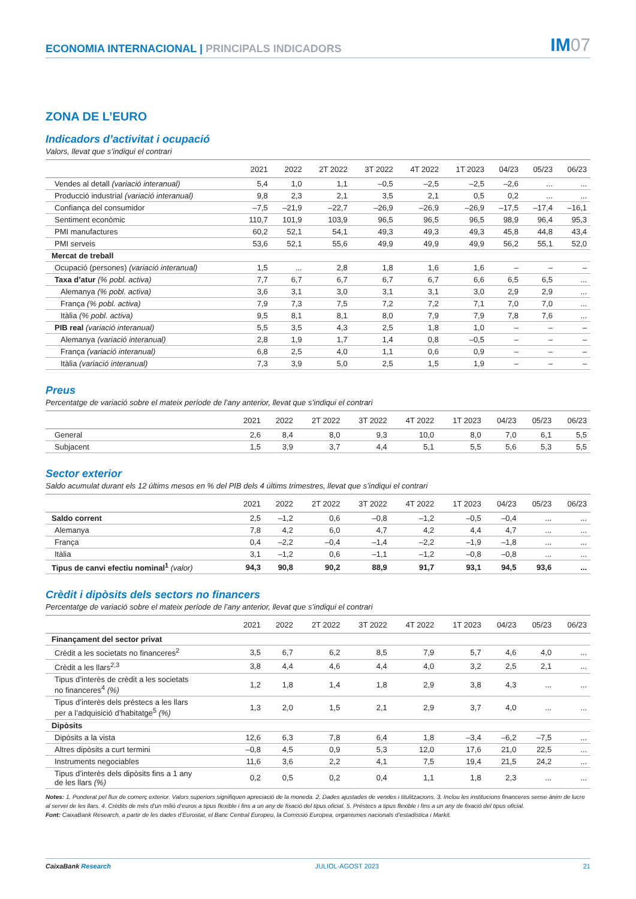ECONOMIA INTERNACIONAL | PRINCIPALS INDICADORS
IM07
ZONA DE L’EURO
Indicadors d’activitat i ocupació
Valors, llevat que s’indiqui el contrari
| | 2021 | 2022 | 2T 2022 | 3T 2022 | 4T 2022 | 1T 2023 | 04/23 | 05/23 | 06/23 |
| --- | --- | --- | --- | --- | --- | --- | --- | --- | --- |
| Vendes al detall (variació interanual) | 5,4 | 1,0 | 1,1 | –0,5 | –2,5 | –2,5 | –2,6 | ... | ... |
| Producció industrial (variació interanual) | 9,8 | 2,3 | 2,1 | 3,5 | 2,1 | 0,5 | 0,2 | ... | ... |
| Confiança del consumidor | –7,5 | –21,9 | –22,7 | –26,9 | –26,9 | –26,9 | –17,5 | –17,4 | –16,1 |
| Sentiment econòmic | 110,7 | 101,9 | 103,9 | 96,5 | 96,5 | 96,5 | 98,9 | 96,4 | 95,3 |
| PMI manufactures | 60,2 | 52,1 | 54,1 | 49,3 | 49,3 | 49,3 | 45,8 | 44,8 | 43,4 |
| PMI serveis | 53,6 | 52,1 | 55,6 | 49,9 | 49,9 | 49,9 | 56,2 | 55,1 | 52,0 |
| Mercat de treball | | | | | | | | | |
| Ocupació (persones) (variació interanual) | 1,5 | ... | 2,8 | 1,8 | 1,6 | 1,6 | – | – | – |
| Taxa d’atur (% pobl. activa) | 7,7 | 6,7 | 6,7 | 6,7 | 6,7 | 6,6 | 6,5 | 6,5 | ... |
| Alemanya (% pobl. activa) | 3,6 | 3,1 | 3,0 | 3,1 | 3,1 | 3,0 | 2,9 | 2,9 | ... |
| França (% pobl. activa) | 7,9 | 7,3 | 7,5 | 7,2 | 7,2 | 7,1 | 7,0 | 7,0 | ... |
| Itàlia (% pobl. activa) | 9,5 | 8,1 | 8,1 | 8,0 | 7,9 | 7,9 | 7,8 | 7,6 | ... |
| PIB real (variació interanual) | 5,5 | 3,5 | 4,3 | 2,5 | 1,8 | 1,0 | – | – | – |
| Alemanya (variació interanual) | 2,8 | 1,9 | 1,7 | 1,4 | 0,8 | –0,5 | – | – | – |
| França (variació interanual) | 6,8 | 2,5 | 4,0 | 1,1 | 0,6 | 0,9 | – | – | – |
| Itàlia (variació interanual) | 7,3 | 3,9 | 5,0 | 2,5 | 1,5 | 1,9 | – | – | – |
Preus
Percentatge de variació sobre el mateix període de l’any anterior, llevat que s’indiqui el contrari
| | 2021 | 2022 | 2T 2022 | 3T 2022 | 4T 2022 | 1T 2023 | 04/23 | 05/23 | 06/23 |
| --- | --- | --- | --- | --- | --- | --- | --- | --- | --- |
| General | 2,6 | 8,4 | 8,0 | 9,3 | 10,0 | 8,0 | 7,0 | 6,1 | 5,5 |
| Subjacent | 1,5 | 3,9 | 3,7 | 4,4 | 5,1 | 5,5 | 5,6 | 5,3 | 5,5 |
Sector exterior
Saldo acumulat durant els 12 últims mesos en % del PIB dels 4 últims trimestres, llevat que s’indiqui el contrari
| | 2021 | 2022 | 2T 2022 | 3T 2022 | 4T 2022 | 1T 2023 | 04/23 | 05/23 | 06/23 |
| --- | --- | --- | --- | --- | --- | --- | --- | --- | --- |
| Saldo corrent | 2,5 | –1,2 | 0,6 | –0,8 | –1,2 | –0,5 | –0,4 | ... | ... |
| Alemanya | 7,8 | 4,2 | 6,0 | 4,7 | 4,2 | 4,4 | 4,7 | ... | ... |
| França | 0,4 | –2,2 | –0,4 | –1,4 | –2,2 | –1,9 | –1,8 | ... | ... |
| Itàlia | 3,1 | –1,2 | 0,6 | –1,1 | –1,2 | –0,8 | –0,8 | ... | ... |
| Tipus de canvi efectiu nominal<sup>1</sup> (valor) | 94,3 | 90,8 | 90,2 | 88,9 | 91,7 | 93,1 | 94,5 | 93,6 | ... |
Crèdit i dipòsits dels sectors no financers
Percentatge de variació sobre el mateix període de l’any anterior, llevat que s’indiqui el contrari
| | 2021 | 2022 | 2T 2022 | 3T 2022 | 4T 2022 | 1T 2023 | 04/23 | 05/23 | 06/23 |
| --- | --- | --- | --- | --- | --- | --- | --- | --- | --- |
| Finançament del sector privat | | | | | | | | | |
| Crèdit a les societats no financeres<sup>2</sup> | 3,5 | 6,7 | 6,2 | 8,5 | 7,9 | 5,7 | 4,6 | 4,0 | ... |
| Crèdit a les llars<sup>2,3</sup> | 3,8 | 4,4 | 4,6 | 4,4 | 4,0 | 3,2 | 2,5 | 2,1 | ... |
| Tipus d’interès de crèdit a les societats no financeres<sup>4</sup> (%) | 1,2 | 1,8 | 1,4 | 1,8 | 2,9 | 3,8 | 4,3 | ... | ... |
| Tipus d’interès dels préstecs a les llars per a l’adquisició d’habitatge<sup>5</sup> (%) | 1,3 | 2,0 | 1,5 | 2,1 | 2,9 | 3,7 | 4,0 | ... | ... |
| Dipòsits | | | | | | | | | |
| Dipòsits a la vista | 12,6 | 6,3 | 7,8 | 6,4 | 1,8 | –3,4 | –6,2 | –7,5 | ... |
| Altres dipòsits a curt termini | –0,8 | 4,5 | 0,9 | 5,3 | 12,0 | 17,6 | 21,0 | 22,5 | ... |
| Instruments negociables | 11,6 | 3,6 | 2,2 | 4,1 | 7,5 | 19,4 | 21,5 | 24,2 | ... |
| Tipus d’interès dels dipòsits fins a 1 any de les llars (%) | 0,2 | 0,5 | 0,2 | 0,4 | 1,1 | 1,8 | 2,3 | ... | ... |
Notes: 1. Ponderat pel flux de comerç exterior. Valors superiors signifiquen apreciació de la moneda. 2. Dades ajustades de vendes i titulitzacions. 3. Inclou les institucions financeres sense ànim de lucre al servei de les llars. 4. Crèdits de més d’un milió d’euros a tipus flexible i fins a un any de fixació del tipus oficial. 5. Préstecs a tipus flexible i fins a un any de fixació del tipus oficial.
Font: CaixaBank Research, a partir de les dades d’Eurostat, el Banc Central Europeu, la Comissió Europea, organismes nacionals d’estadística i Markit.
CaixaBank Research JULIOL-AGOST 2023 21